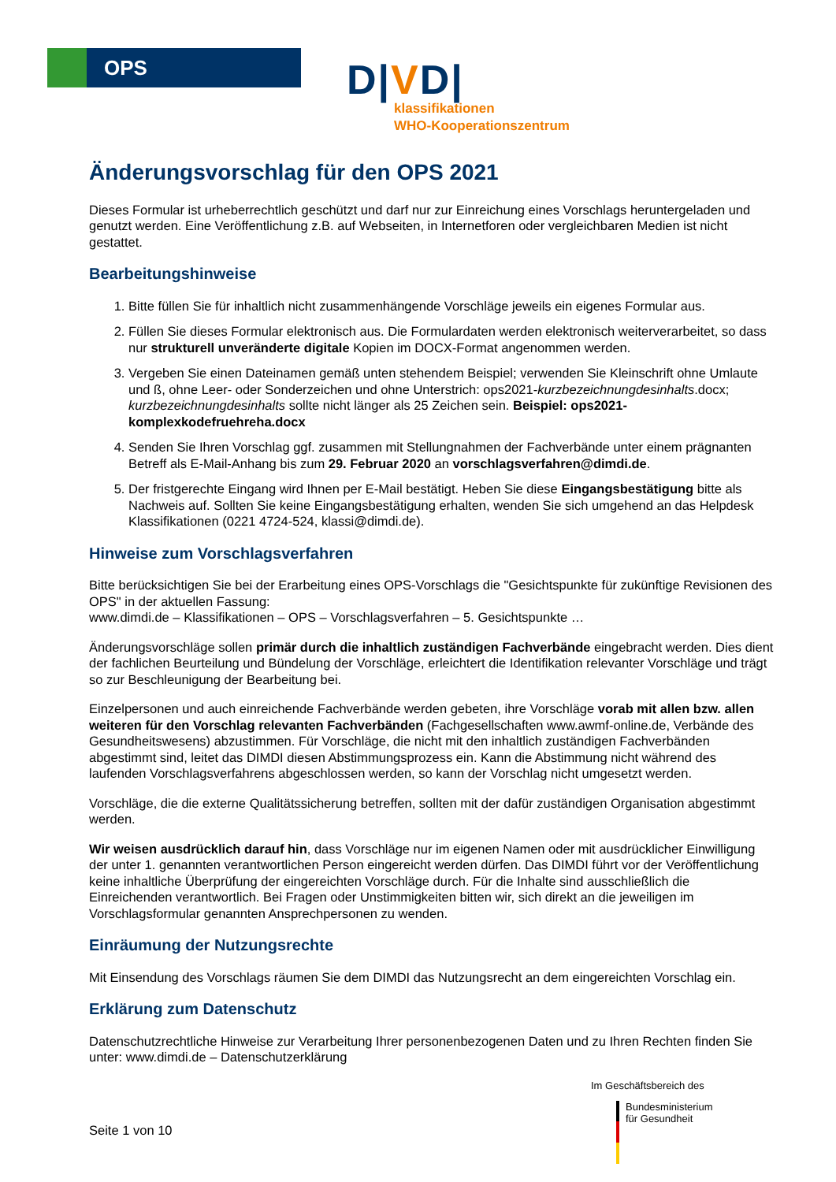OPS
D|VD|
klassifikationen
WHO-Kooperationszentrum
Änderungsvorschlag für den OPS 2021
Dieses Formular ist urheberrechtlich geschützt und darf nur zur Einreichung eines Vorschlags heruntergeladen und genutzt werden. Eine Veröffentlichung z.B. auf Webseiten, in Internetforen oder vergleichbaren Medien ist nicht gestattet.
Bearbeitungshinweise
1. Bitte füllen Sie für inhaltlich nicht zusammenhängende Vorschläge jeweils ein eigenes Formular aus.
2. Füllen Sie dieses Formular elektronisch aus. Die Formulardaten werden elektronisch weiterverarbeitet, so dass nur strukturell unveränderte digitale Kopien im DOCX-Format angenommen werden.
3. Vergeben Sie einen Dateinamen gemäß unten stehendem Beispiel; verwenden Sie Kleinschrift ohne Umlaute und ß, ohne Leer- oder Sonderzeichen und ohne Unterstrich: ops2021-kurzbezeichnungdesinhalts.docx; kurzbezeichnungdesinhalts sollte nicht länger als 25 Zeichen sein. Beispiel: ops2021-komplexkodefruehreha.docx
4. Senden Sie Ihren Vorschlag ggf. zusammen mit Stellungnahmen der Fachverbände unter einem prägnanten Betreff als E-Mail-Anhang bis zum 29. Februar 2020 an vorschlagsverfahren@dimdi.de.
5. Der fristgerechte Eingang wird Ihnen per E-Mail bestätigt. Heben Sie diese Eingangsbestätigung bitte als Nachweis auf. Sollten Sie keine Eingangsbestätigung erhalten, wenden Sie sich umgehend an das Helpdesk Klassifikationen (0221 4724-524, klassi@dimdi.de).
Hinweise zum Vorschlagsverfahren
Bitte berücksichtigen Sie bei der Erarbeitung eines OPS-Vorschlags die "Gesichtspunkte für zukünftige Revisionen des OPS" in der aktuellen Fassung:
www.dimdi.de – Klassifikationen – OPS – Vorschlagsverfahren – 5. Gesichtspunkte …
Änderungsvorschläge sollen primär durch die inhaltlich zuständigen Fachverbände eingebracht werden. Dies dient der fachlichen Beurteilung und Bündelung der Vorschläge, erleichtert die Identifikation relevanter Vorschläge und trägt so zur Beschleunigung der Bearbeitung bei.
Einzelpersonen und auch einreichende Fachverbände werden gebeten, ihre Vorschläge vorab mit allen bzw. allen weiteren für den Vorschlag relevanten Fachverbänden (Fachgesellschaften www.awmf-online.de, Verbände des Gesundheitswesens) abzustimmen. Für Vorschläge, die nicht mit den inhaltlich zuständigen Fachverbänden abgestimmt sind, leitet das DIMDI diesen Abstimmungsprozess ein. Kann die Abstimmung nicht während des laufenden Vorschlagsverfahrens abgeschlossen werden, so kann der Vorschlag nicht umgesetzt werden.
Vorschläge, die die externe Qualitätssicherung betreffen, sollten mit der dafür zuständigen Organisation abgestimmt werden.
Wir weisen ausdrücklich darauf hin, dass Vorschläge nur im eigenen Namen oder mit ausdrücklicher Einwilligung der unter 1. genannten verantwortlichen Person eingereicht werden dürfen. Das DIMDI führt vor der Veröffentlichung keine inhaltliche Überprüfung der eingereichten Vorschläge durch. Für die Inhalte sind ausschließlich die Einreichenden verantwortlich. Bei Fragen oder Unstimmigkeiten bitten wir, sich direkt an die jeweiligen im Vorschlagsformular genannten Ansprechpersonen zu wenden.
Einräumung der Nutzungsrechte
Mit Einsendung des Vorschlags räumen Sie dem DIMDI das Nutzungsrecht an dem eingereichten Vorschlag ein.
Erklärung zum Datenschutz
Datenschutzrechtliche Hinweise zur Verarbeitung Ihrer personenbezogenen Daten und zu Ihren Rechten finden Sie unter: www.dimdi.de – Datenschutzerklärung
Im Geschäftsbereich des
Bundesministerium
für Gesundheit
Seite 1 von 10